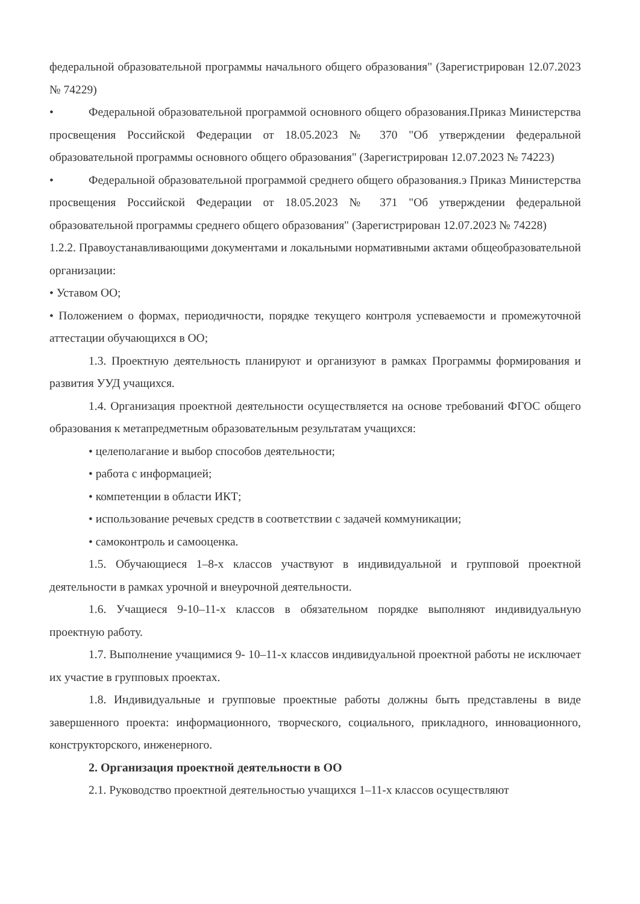федеральной образовательной программы начального общего образования" (Зарегистрирован 12.07.2023 № 74229)
• Федеральной образовательной программой основного общего образования.Приказ Министерства просвещения Российской Федерации от 18.05.2023 № 370 "Об утверждении федеральной образовательной программы основного общего образования" (Зарегистрирован 12.07.2023 № 74223)
• Федеральной образовательной программой среднего общего образования.э Приказ Министерства просвещения Российской Федерации от 18.05.2023 № 371 "Об утверждении федеральной образовательной программы среднего общего образования" (Зарегистрирован 12.07.2023 № 74228)
1.2.2. Правоустанавливающими документами и локальными нормативными актами общеобразовательной организации:
• Уставом ОО;
• Положением о формах, периодичности, порядке текущего контроля успеваемости и промежуточной аттестации обучающихся в ОО;
1.3. Проектную деятельность планируют и организуют в рамках Программы формирования и развития УУД учащихся.
1.4. Организация проектной деятельности осуществляется на основе требований ФГОС общего образования к метапредметным образовательным результатам учащихся:
• целеполагание и выбор способов деятельности;
• работа с информацией;
• компетенции в области ИКТ;
• использование речевых средств в соответствии с задачей коммуникации;
• самоконтроль и самооценка.
1.5. Обучающиеся 1–8-х классов участвуют в индивидуальной и групповой проектной деятельности в рамках урочной и внеурочной деятельности.
1.6. Учащиеся 9-10–11-х классов в обязательном порядке выполняют индивидуальную проектную работу.
1.7. Выполнение учащимися 9- 10–11-х классов индивидуальной проектной работы не исключает их участие в групповых проектах.
1.8. Индивидуальные и групповые проектные работы должны быть представлены в виде завершенного проекта: информационного, творческого, социального, прикладного, инновационного, конструкторского, инженерного.
2. Организация проектной деятельности в ОО
2.1. Руководство проектной деятельностью учащихся 1–11-х классов осуществляют